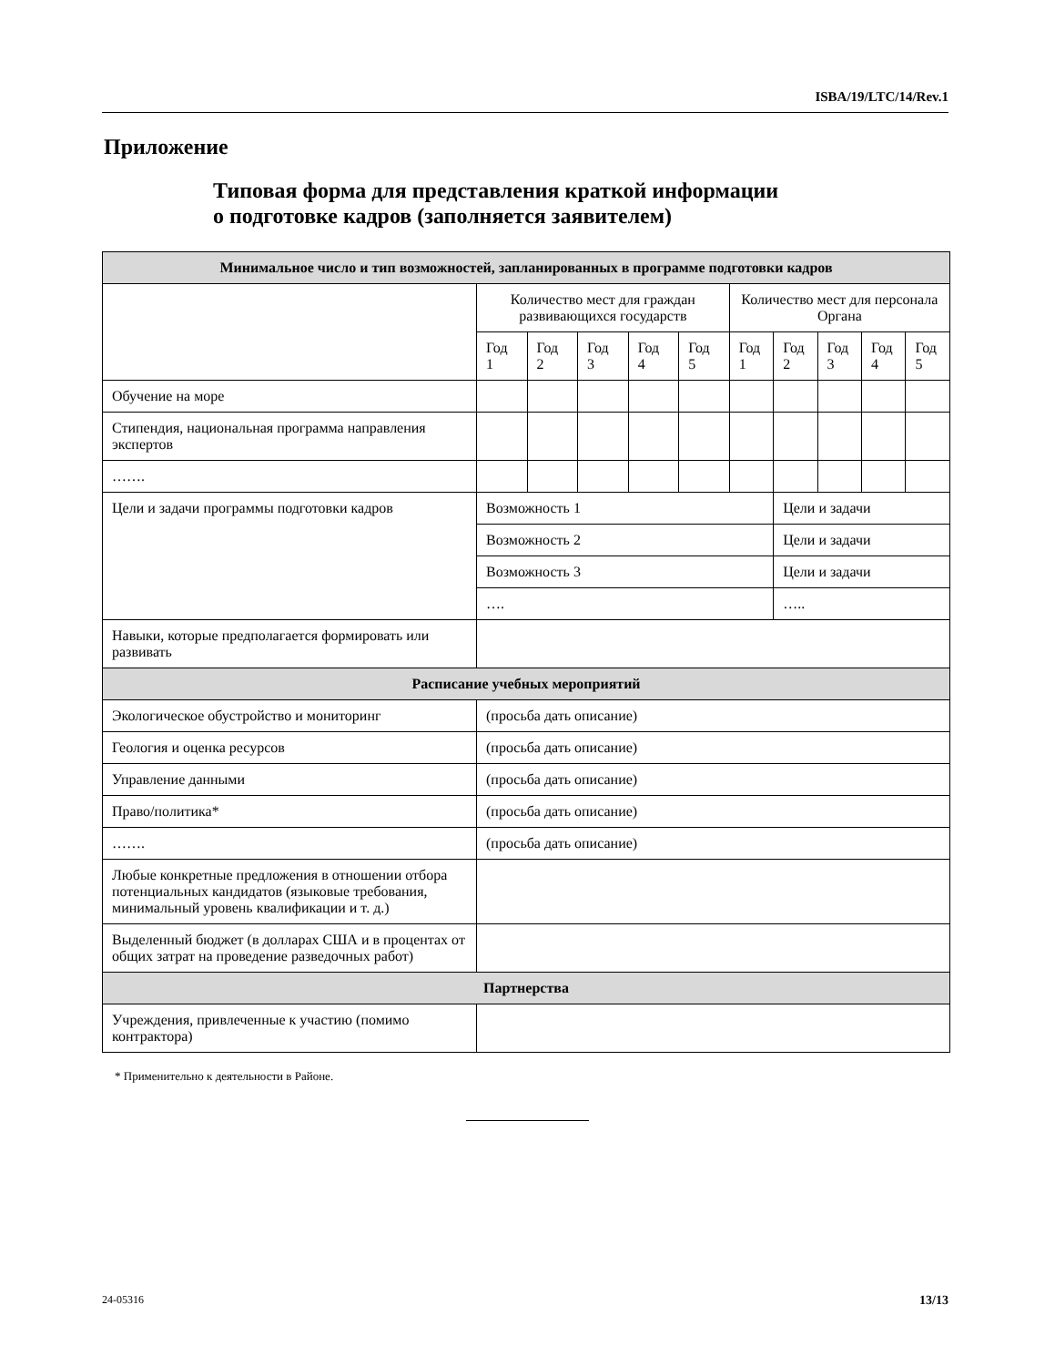ISBA/19/LTC/14/Rev.1
Приложение
Типовая форма для представления краткой информации
о подготовке кадров (заполняется заявителем)
| Минимальное число и тип возможностей, запланированных в программе подготовки кадров | | | | | | | | | | |
| | Количество мест для граждан развивающихся государств | | | | | Количество мест для персонала Органа | | | | |
| | Год 1 | Год 2 | Год 3 | Год 4 | Год 5 | Год 1 | Год 2 | Год 3 | Год 4 | Год 5 |
| Обучение на море | | | | | | | | | | |
| Стипендия, национальная программа направления экспертов | | | | | | | | | | |
| ……. | | | | | | | | | | |
| Цели и задачи программы подготовки кадров | Возможность 1 | | | | | | Цели и задачи | | | |
| | Возможность 2 | | | | | | Цели и задачи | | | |
| | Возможность 3 | | | | | | Цели и задачи | | | |
| | …. | | | | | | ….. | | | |
| Навыки, которые предполагается формировать или развивать | | | | | | | | | | |
| Расписание учебных мероприятий | | | | | | | | | | |
| Экологическое обустройство и мониторинг | (просьба дать описание) | | | | | | | | | |
| Геология и оценка ресурсов | (просьба дать описание) | | | | | | | | | |
| Управление данными | (просьба дать описание) | | | | | | | | | |
| Право/политика* | (просьба дать описание) | | | | | | | | | |
| ……. | (просьба дать описание) | | | | | | | | | |
| Любые конкретные предложения в отношении отбора потенциальных кандидатов (языковые требования, минимальный уровень квалификации и т. д.) | | | | | | | | | | |
| Выделенный бюджет (в долларах США и в процентах от общих затрат на проведение разведочных работ) | | | | | | | | | | |
| Партнерства | | | | | | | | | | |
| Учреждения, привлеченные к участию (помимо контрактора) | | | | | | | | | | |
* Применительно к деятельности в Районе.
24-05316 13/13